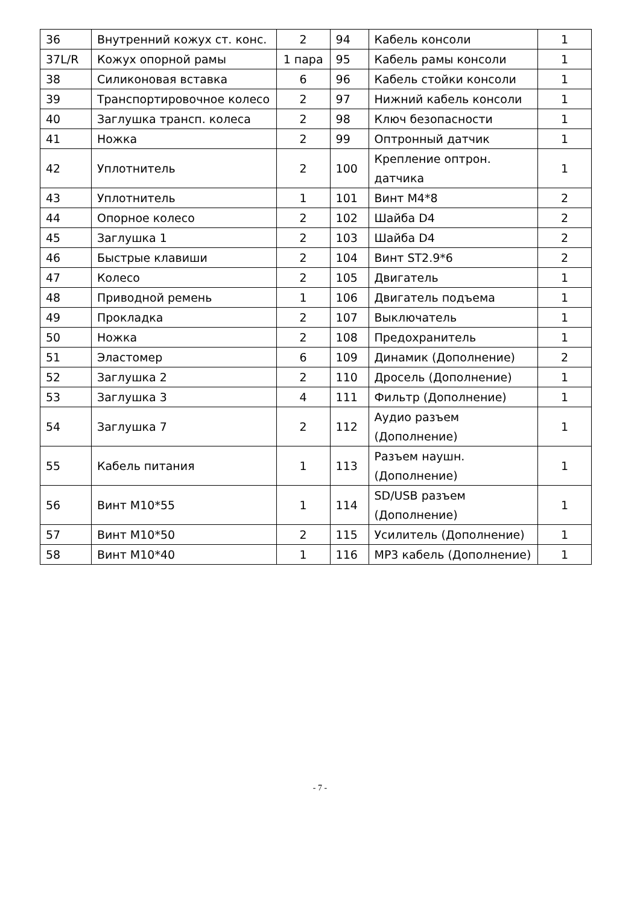| 36 | Внутренний кожух ст. конс. | 2 | 94 | Кабель консоли | 1 |
| 37L/R | Кожух опорной рамы | 1 пара | 95 | Кабель рамы консоли | 1 |
| 38 | Силиконовая вставка | 6 | 96 | Кабель стойки консоли | 1 |
| 39 | Транспортировочное колесо | 2 | 97 | Нижний кабель консоли | 1 |
| 40 | Заглушка трансп. колеса | 2 | 98 | Ключ безопасности | 1 |
| 41 | Ножка | 2 | 99 | Оптронный датчик | 1 |
| 42 | Уплотнитель | 2 | 100 | Крепление оптрон. датчика | 1 |
| 43 | Уплотнитель | 1 | 101 | Винт M4*8 | 2 |
| 44 | Опорное колесо | 2 | 102 | Шайба D4 | 2 |
| 45 | Заглушка 1 | 2 | 103 | Шайба D4 | 2 |
| 46 | Быстрые клавиши | 2 | 104 | Винт ST2.9*6 | 2 |
| 47 | Колесо | 2 | 105 | Двигатель | 1 |
| 48 | Приводной ремень | 1 | 106 | Двигатель подъема | 1 |
| 49 | Прокладка | 2 | 107 | Выключатель | 1 |
| 50 | Ножка | 2 | 108 | Предохранитель | 1 |
| 51 | Эластомер | 6 | 109 | Динамик (Дополнение) | 2 |
| 52 | Заглушка 2 | 2 | 110 | Дросель (Дополнение) | 1 |
| 53 | Заглушка 3 | 4 | 111 | Фильтр (Дополнение) | 1 |
| 54 | Заглушка 7 | 2 | 112 | Аудио разъем (Дополнение) | 1 |
| 55 | Кабель питания | 1 | 113 | Разъем наушн. (Дополнение) | 1 |
| 56 | Винт M10*55 | 1 | 114 | SD/USB разъем (Дополнение) | 1 |
| 57 | Винт M10*50 | 2 | 115 | Усилитель (Дополнение) | 1 |
| 58 | Винт M10*40 | 1 | 116 | MP3 кабель (Дополнение) | 1 |
- 7 -